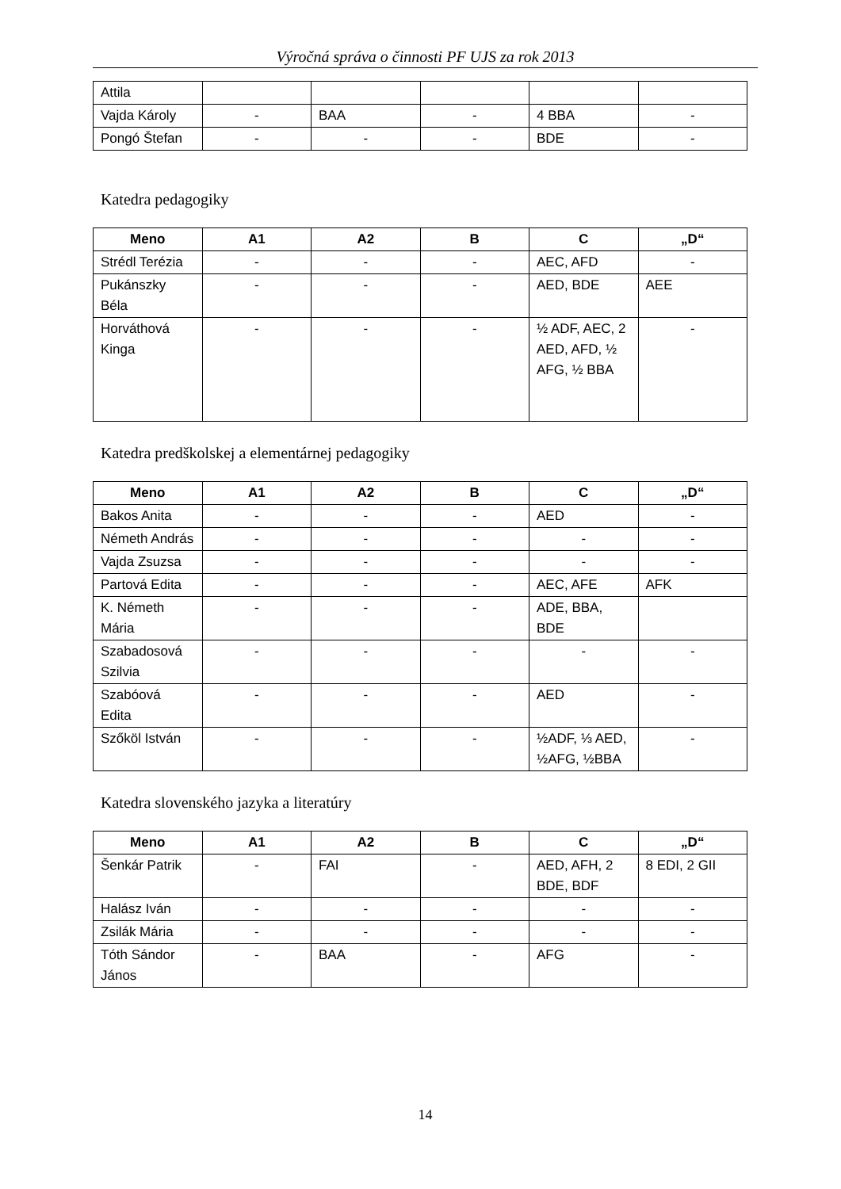Výročná správa o činnosti PF UJS za rok 2013
| Attila | | | | | |
| Vajda Károly | - | BAA | - | 4 BBA | - |
| Pongó Štefan | - | - | - | BDE | - |
Katedra pedagogiky
| Meno | A1 | A2 | B | C | „D“ |
| --- | --- | --- | --- | --- | --- |
| Strédl Terézia | - | - | - | AEC, AFD | - |
| Pukánszky Béla | - | - | - | AED, BDE | AEE |
| Horváthová Kinga | - | - | - | ½ ADF, AEC, 2 AED, AFD, ½ AFG, ½ BBA | - |
Katedra predškolskej a elementárnej pedagogiky
| Meno | A1 | A2 | B | C | „D“ |
| --- | --- | --- | --- | --- | --- |
| Bakos Anita | - | - | - | AED | - |
| Németh András | - | - | - | - | - |
| Vajda Zsuzsa | - | - | - | - | - |
| Partová Edita | - | - | - | AEC, AFE | AFK |
| K. Németh Mária | - | - | - | ADE, BBA, BDE | |
| Szabadosová Szilvia | - | - | - | - | - |
| Szabóová Edita | - | - | - | AED | - |
| Szőköl István | - | - | - | ½ADF, ⅓ AED, ½AFG, ½BBA | - |
Katedra slovenského jazyka a literatúry
| Meno | A1 | A2 | B | C | „D“ |
| --- | --- | --- | --- | --- | --- |
| Šenkár Patrik | - | FAI | - | AED, AFH, 2 BDE, BDF | 8 EDI, 2 GII |
| Halász Iván | - | - | - | - | - |
| Zsilák Mária | - | - | - | - | - |
| Tóth Sándor János | - | BAA | - | AFG | - |
14